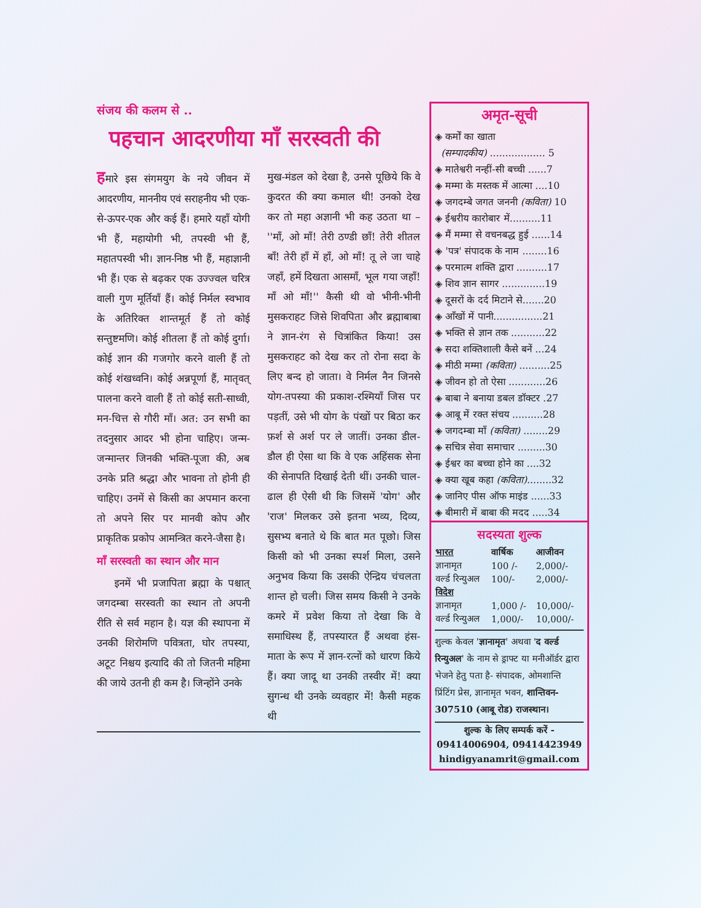संजय की कलम से ..
पहचान आदरणीया माँ सरस्वती की
हमारे इस संगमयुग के नये जीवन में आदरणीय, माननीय एवं सराहनीय भी एक-से-ऊपर-एक और कई हैं। हमारे यहाँ योगी भी हैं, महायोगी भी, तपस्वी भी हैं, महातपस्वी भी। ज्ञान-निष्ठ भी हैं, महाज्ञानी भी हैं। एक से बढ़कर एक उज्ज्वल चरित्र वाली गुण मूर्तियाँ हैं। कोई निर्मल स्वभाव के अतिरिक्त शान्तमूर्त हैं तो कोई सन्तुष्टमणि। कोई शीतला हैं तो कोई दुर्गा। कोई ज्ञान की गजगोर करने वाली हैं तो कोई शंखध्वनि। कोई अन्नपूर्णा हैं, मातृवत् पालना करने वाली हैं तो कोई सती-साध्वी, मन-चित्त से गौरी माँ। अत: उन सभी का तदनुसार आदर भी होना चाहिए। जन्म-जन्मान्तर जिनकी भक्ति-पूजा की, अब उनके प्रति श्रद्धा और भावना तो होनी ही चाहिए। उनमें से किसी का अपमान करना तो अपने सिर पर मानवी कोप और प्राकृतिक प्रकोप आमन्त्रित करने-जैसा है।
माँ सरस्वती का स्थान और मान
इनमें भी प्रजापिता ब्रह्मा के पश्चात् जगदम्बा सरस्वती का स्थान तो अपनी रीति से सर्व महान है। यज्ञ की स्थापना में उनकी शिरोमणि पवित्रता, घोर तपस्या, अटूट निश्चय इत्यादि की तो जितनी महिमा की जाये उतनी ही कम है। जिन्होंने उनके
मुख-मंडल को देखा है, उनसे पूछिये कि वे कुदरत की क्या कमाल थी! उनको देख कर तो महा अज्ञानी भी कह उठता था – ''माँ, ओ माँ! तेरी ठण्डी छाँ! तेरी शीतल बाँ! तेरी हाँ में हाँ, ओ माँ! तू ले जा चाहे जहाँ, हमें दिखता आसमाँ, भूल गया जहाँ! माँ ओ माँ!'' कैसी थी वो भीनी-भीनी मुसकराहट जिसे शिवपिता और ब्रह्माबाबा ने ज्ञान-रंग से चित्रांकित किया! उस मुसकराहट को देख कर तो रोना सदा के लिए बन्द हो जाता। वे निर्मल नैन जिनसे योग-तपस्या की प्रकाश-रश्मियाँ जिस पर पड़तीं, उसे भी योग के पंखों पर बिठा कर फ़र्श से अर्श पर ले जातीं। उनका डील-डौल ही ऐसा था कि वे एक अहिंसक सेना की सेनापति दिखाई देती थीं। उनकी चाल-ढाल ही ऐसी थी कि जिसमें 'योग' और 'राज' मिलकर उसे इतना भव्य, दिव्य, सुसभ्य बनाते थे कि बात मत पूछो। जिस किसी को भी उनका स्पर्श मिला, उसने अनुभव किया कि उसकी ऐन्द्रिय चंचलता शान्त हो चली। जिस समय किसी ने उनके कमरे में प्रवेश किया तो देखा कि वे समाधिस्थ हैं, तपस्यारत हैं अथवा हंस-माता के रूप में ज्ञान-रत्नों को धारण किये हैं। क्या जादू था उनकी तस्वीर में! क्या सुगन्ध थी उनके व्यवहार में! कैसी महक थी
अमृत-सूची
◈ कर्मों का खाता
(सम्पादकीय) .................. 5
◈ मातेश्वरी नन्हीं-सी बच्ची ......7
◈ मम्मा के मस्तक में आत्मा ....10
◈ जगदम्बे जगत जननी (कविता) 10
◈ ईश्वरीय कारोबार में..........11
◈ मैं मम्मा से वचनबद्ध हुई ......14
◈ 'पत्र' संपादक के नाम ........16
◈ परमात्म शक्ति द्वारा ..........17
◈ शिव ज्ञान सागर ..............19
◈ दूसरों के दर्द मिटाने से.......20
◈ आँखों में पानी................21
◈ भक्ति से ज्ञान तक ...........22
◈ सदा शक्तिशाली कैसे बनें ...24
◈ मीठी मम्मा (कविता) ..........25
◈ जीवन हो तो ऐसा ............26
◈ बाबा ने बनाया डबल डॉक्टर .27
◈ आबू में रक्त संचय ..........28
◈ जगदम्बा माँ (कविता) ........29
◈ सचित्र सेवा समाचार .........30
◈ ईश्वर का बच्चा होने का ....32
◈ क्या खूब कहा (कविता)........32
◈ जानिए पीस ऑफ माइंड ......33
◈ बीमारी में बाबा की मदद .....34
सदस्यता शुल्क
| भारत | वार्षिक | आजीवन |
| --- | --- | --- |
| ज्ञानामृत | 100 /- | 2,000/- |
| वर्ल्ड रिन्युअल | 100/- | 2,000/- |
| विदेश | | |
| ज्ञानामृत | 1,000 /- | 10,000/- |
| वर्ल्ड रिन्युअल | 1,000/- | 10,000/- |
शुल्क केवल 'ज्ञानामृत' अथवा 'द वर्ल्ड रिन्युअल' के नाम से ड्राफ्ट या मनीऑर्डर द्वारा भेजने हेतु पता है- संपादक, ओमशान्ति प्रिंटिंग प्रेस, ज्ञानामृत भवन, शान्तिवन- 307510 (आबू रोड) राजस्थान।
शुल्क के लिए सम्पर्क करें -
09414006904, 09414423949
hindigyanamrit@gmail.com